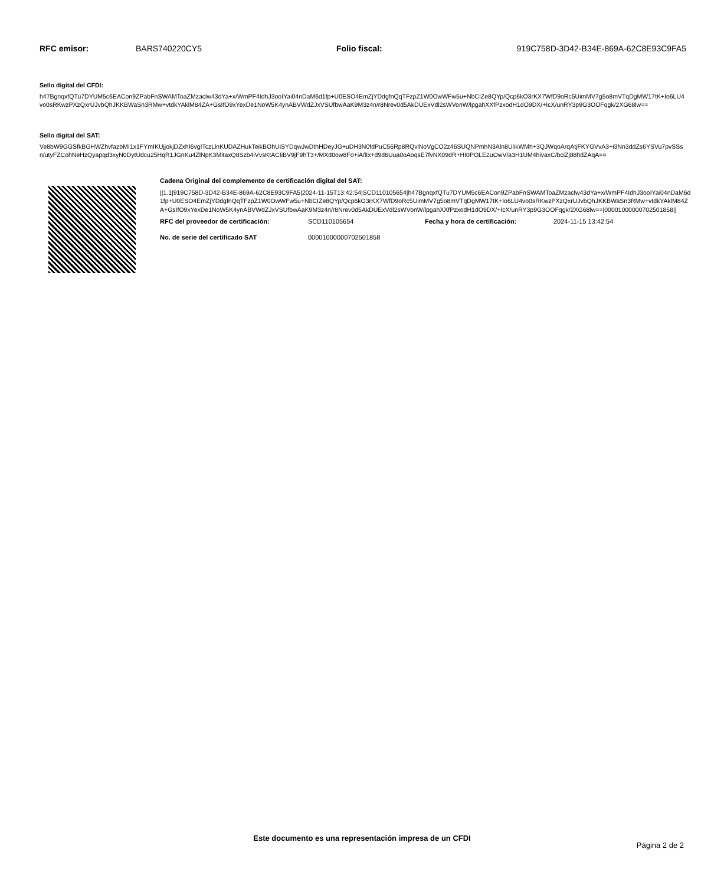RFC emisor: BARS740220CY5 Folio fiscal: 919C758D-3D42-B34E-869A-62C8E93C9FA5
Sello digital del CFDI:
h47BgnqxfQTu7DYUM5c6EACon9ZPabFnSWAMToaZMzaclw43dYa+x/WmPF4IdhJ3ooIYai04nDaM6d1fp+U0ESO4EmZjYDdgfnQqTFzpZ1W0OwWFw5u+NbCIZe8QYp/Qcp6kO3rKX7WfD9oRc5UimMV7g5o8mVTqDgMW17tK+Io6LU4vo0sRKwzPXzQxrUJvbQhJKKBWaSn3RMw+vtdkYAklM84ZA+GsIfO9xYexDe1NoW5K4ynABVWdZJxVSUfbwAaK9M3z4n/r8Nrev0d5AkDUExVdl2sWVonW/lpgahXXfPzxodH1dO9DX/+IcX/unRY3p9G3OOFqgk/2XG68lw==
Sello digital del SAT:
Ve8bW9GGSfkBGHWZhvfazbMI1x1FYmIKUjjokjDZxhI6vgITczLlnKUDAZHukTeikBOhUiSYDqwJwDthHDeyJG+uDH3N0fdPuC56Rp8RQvlNoVgCO2z46SUQNPmhN3Aln8UlikWMh+3QJWqoArqAtjFKYGVvA3+i3Nn3ddZs6YSVu7pvSSsn/utyFZCohNeHzQyapqd3xyN0DytUdcu25HqR1JGnKu4ZlNpK3MitaxQ8Szb4iVvsKtACIiBV9jF9hT3+/MXd0ow8Fo+iA/lIx+d9d6Uua0oAoqsE7fvNX09dR+HI0POLE2uOwV/a3H1UM4hivaxC/bciZj88hdZAqA==
Cadena Original del complemento de certificación digital del SAT:
||1.1|919C758D-3D42-B34E-869A-62C8E93C9FA5|2024-11-15T13:42:54|SCD110105654|h47BgnqxfQTu7DYUM5c6EACon9ZPabFnSWAMToaZMzaclw43dYa+x/WmPF4IdhJ3ooIYai04nDaM6d1fp+U0ESO4EmZjYDdgfnQqTFzpZ1W0OwWFw5u+NbCIZe8QYp/Qcp6kO3rKX7WfD9oRc5UimMV7g5o8mVTqDgMW17tK+Io6LU4vo0sRKwzPXzQxrUJvbQhJKKBWaSn3RMw+vtdkYAklM84ZA+GsIfO9xYexDe1NoW5K4ynABVWdZJxVSUfbwAaK9M3z4n/r8Nrev0d5AkDUExVdl2sWVonW/lpgahXXfPzxodH1dO9DX/+IcX/unRY3p9G3OOFqgk/2XG68lw==|00001000000702501858||
RFC del proveedor de certificación: SCD110105654 Fecha y hora de certificación: 2024-11-15 13:42:54
No. de serie del certificado SAT 00001000000702501858
Este documento es una representación impresa de un CFDI
Página 2 de 2